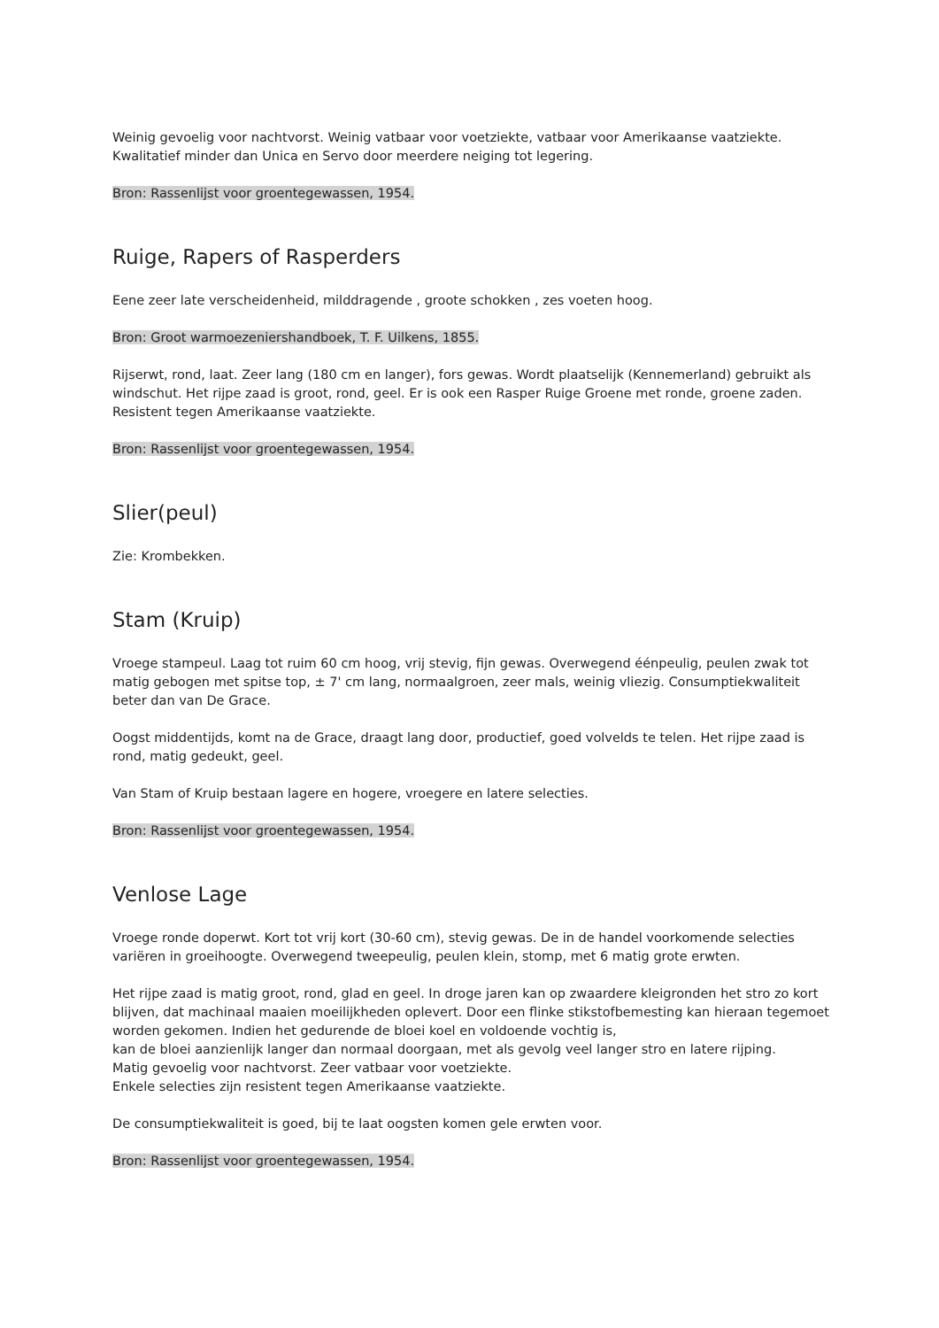Weinig gevoelig voor nachtvorst. Weinig vatbaar voor voetziekte, vatbaar voor Amerikaanse vaatziekte. Kwalitatief minder dan Unica en Servo door meerdere neiging tot legering.
Bron: Rassenlijst voor groentegewassen, 1954.
Ruige, Rapers of Rasperders
Eene zeer late verscheidenheid, milddragende , groote schokken , zes voeten hoog.
Bron: Groot warmoezeniershandboek, T. F. Uilkens, 1855.
Rijserwt, rond, laat. Zeer lang (180 cm en langer), fors gewas. Wordt plaatselijk (Kennemerland) gebruikt als windschut. Het rijpe zaad is groot, rond, geel. Er is ook een Rasper Ruige Groene met ronde, groene zaden. Resistent tegen Amerikaanse vaatziekte.
Bron: Rassenlijst voor groentegewassen, 1954.
Slier(peul)
Zie: Krombekken.
Stam (Kruip)
Vroege stampeul. Laag tot ruim 60 cm hoog, vrij stevig, fijn gewas. Overwegend éénpeulig, peulen zwak tot matig gebogen met spitse top, ± 7' cm lang, normaalgroen, zeer mals, weinig vliezig. Consumptiekwaliteit beter dan van De Grace.
Oogst middentijds, komt na de Grace, draagt lang door, productief, goed volvelds te telen. Het rijpe zaad is rond, matig gedeukt, geel.
Van Stam of Kruip bestaan lagere en hogere, vroegere en latere selecties.
Bron: Rassenlijst voor groentegewassen, 1954.
Venlose Lage
Vroege ronde doperwt. Kort tot vrij kort (30-60 cm), stevig gewas. De in de handel voorkomende selecties variëren in groeihoogte. Overwegend tweepeulig, peulen klein, stomp, met 6 matig grote erwten.
Het rijpe zaad is matig groot, rond, glad en geel. In droge jaren kan op zwaardere kleigronden het stro zo kort blijven, dat machinaal maaien moeilijkheden oplevert. Door een flinke stikstofbemesting kan hieraan tegemoet worden gekomen. Indien het gedurende de bloei koel en voldoende vochtig is,
kan de bloei aanzienlijk langer dan normaal doorgaan, met als gevolg veel langer stro en latere rijping.
Matig gevoelig voor nachtvorst. Zeer vatbaar voor voetziekte.
Enkele selecties zijn resistent tegen Amerikaanse vaatziekte.
De consumptiekwaliteit is goed, bij te laat oogsten komen gele erwten voor.
Bron: Rassenlijst voor groentegewassen, 1954.